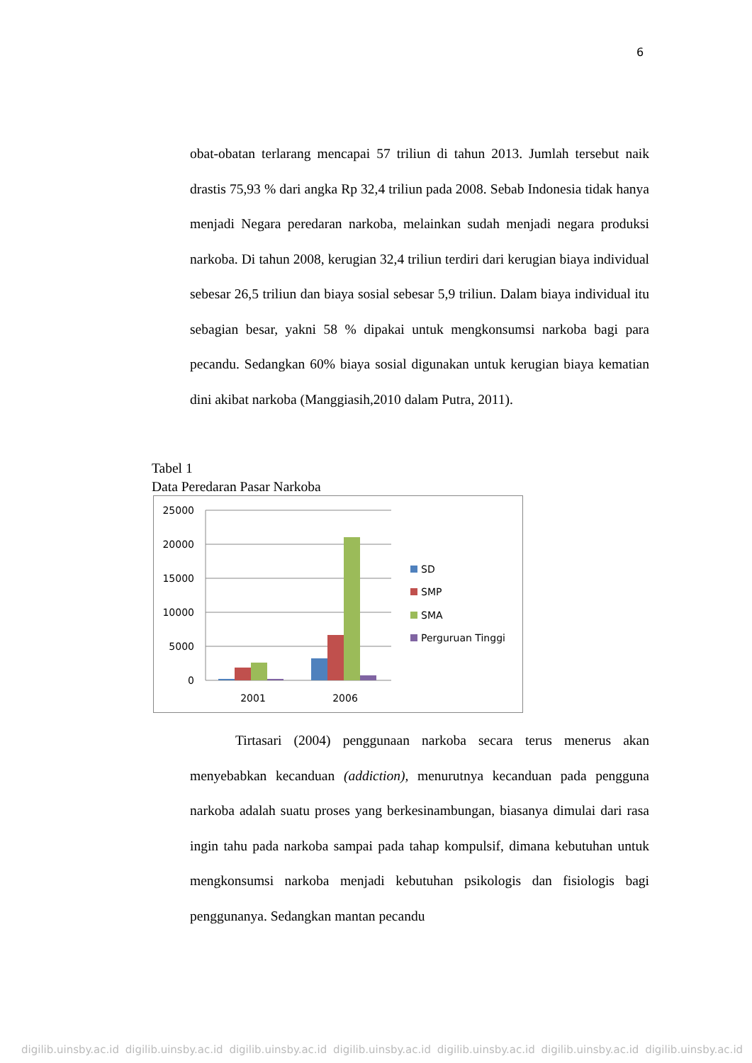6
obat-obatan terlarang mencapai 57 triliun di tahun 2013. Jumlah tersebut naik drastis 75,93 % dari angka Rp 32,4 triliun pada 2008. Sebab Indonesia tidak hanya menjadi Negara peredaran narkoba, melainkan sudah menjadi negara produksi narkoba. Di tahun 2008, kerugian 32,4 triliun terdiri dari kerugian biaya individual sebesar 26,5 triliun dan biaya sosial sebesar 5,9 triliun. Dalam biaya individual itu sebagian besar, yakni 58 % dipakai untuk mengkonsumsi narkoba bagi para pecandu. Sedangkan 60% biaya sosial digunakan untuk kerugian biaya kematian dini akibat narkoba (Manggiasih,2010 dalam Putra, 2011).
Tabel 1
Data Peredaran Pasar Narkoba
25000
20000
15000
10000
5000
0
2001
2006
SD
SMP
SMA
Perguruan Tinggi
Tirtasari (2004) penggunaan narkoba secara terus menerus akan menyebabkan kecanduan (addiction), menurutnya kecanduan pada pengguna narkoba adalah suatu proses yang berkesinambungan, biasanya dimulai dari rasa ingin tahu pada narkoba sampai pada tahap kompulsif, dimana kebutuhan untuk mengkonsumsi narkoba menjadi kebutuhan psikologis dan fisiologis bagi penggunanya. Sedangkan mantan pecandu
digilib.uinsby.ac.id digilib.uinsby.ac.id digilib.uinsby.ac.id digilib.uinsby.ac.id digilib.uinsby.ac.id digilib.uinsby.ac.id digilib.uinsby.ac.id